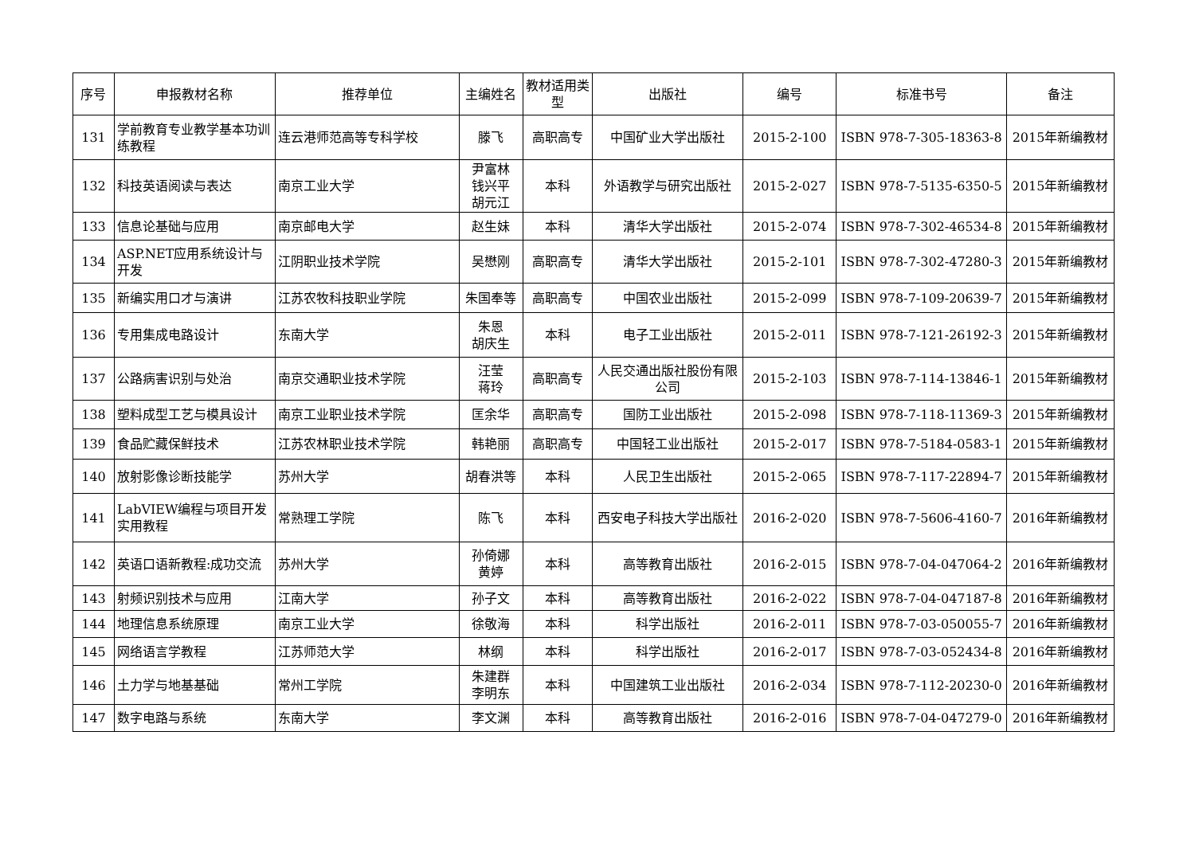| 序号 | 申报教材名称 | 推荐单位 | 主编姓名 | 教材适用类型 | 出版社 | 编号 | 标准书号 | 备注 |
| --- | --- | --- | --- | --- | --- | --- | --- | --- |
| 131 | 学前教育专业教学基本功训练教程 | 连云港师范高等专科学校 | 滕飞 | 高职高专 | 中国矿业大学出版社 | 2015-2-100 | ISBN 978-7-305-18363-8 | 2015年新编教材 |
| 132 | 科技英语阅读与表达 | 南京工业大学 | 尹富林 钱兴平 胡元江 | 本科 | 外语教学与研究出版社 | 2015-2-027 | ISBN 978-7-5135-6350-5 | 2015年新编教材 |
| 133 | 信息论基础与应用 | 南京邮电大学 | 赵生妹 | 本科 | 清华大学出版社 | 2015-2-074 | ISBN 978-7-302-46534-8 | 2015年新编教材 |
| 134 | ASP.NET应用系统设计与开发 | 江阴职业技术学院 | 吴懋刚 | 高职高专 | 清华大学出版社 | 2015-2-101 | ISBN 978-7-302-47280-3 | 2015年新编教材 |
| 135 | 新编实用口才与演讲 | 江苏农牧科技职业学院 | 朱国奉等 | 高职高专 | 中国农业出版社 | 2015-2-099 | ISBN 978-7-109-20639-7 | 2015年新编教材 |
| 136 | 专用集成电路设计 | 东南大学 | 朱恩 胡庆生 | 本科 | 电子工业出版社 | 2015-2-011 | ISBN 978-7-121-26192-3 | 2015年新编教材 |
| 137 | 公路病害识别与处治 | 南京交通职业技术学院 | 汪莹 蒋玲 | 高职高专 | 人民交通出版社股份有限公司 | 2015-2-103 | ISBN 978-7-114-13846-1 | 2015年新编教材 |
| 138 | 塑料成型工艺与模具设计 | 南京工业职业技术学院 | 匡余华 | 高职高专 | 国防工业出版社 | 2015-2-098 | ISBN 978-7-118-11369-3 | 2015年新编教材 |
| 139 | 食品贮藏保鲜技术 | 江苏农林职业技术学院 | 韩艳丽 | 高职高专 | 中国轻工业出版社 | 2015-2-017 | ISBN 978-7-5184-0583-1 | 2015年新编教材 |
| 140 | 放射影像诊断技能学 | 苏州大学 | 胡春洪等 | 本科 | 人民卫生出版社 | 2015-2-065 | ISBN 978-7-117-22894-7 | 2015年新编教材 |
| 141 | LabVIEW编程与项目开发实用教程 | 常熟理工学院 | 陈飞 | 本科 | 西安电子科技大学出版社 | 2016-2-020 | ISBN 978-7-5606-4160-7 | 2016年新编教材 |
| 142 | 英语口语新教程:成功交流 | 苏州大学 | 孙倚娜 黄婷 | 本科 | 高等教育出版社 | 2016-2-015 | ISBN 978-7-04-047064-2 | 2016年新编教材 |
| 143 | 射频识别技术与应用 | 江南大学 | 孙子文 | 本科 | 高等教育出版社 | 2016-2-022 | ISBN 978-7-04-047187-8 | 2016年新编教材 |
| 144 | 地理信息系统原理 | 南京工业大学 | 徐敬海 | 本科 | 科学出版社 | 2016-2-011 | ISBN 978-7-03-050055-7 | 2016年新编教材 |
| 145 | 网络语言学教程 | 江苏师范大学 | 林纲 | 本科 | 科学出版社 | 2016-2-017 | ISBN 978-7-03-052434-8 | 2016年新编教材 |
| 146 | 土力学与地基基础 | 常州工学院 | 朱建群 李明东 | 本科 | 中国建筑工业出版社 | 2016-2-034 | ISBN 978-7-112-20230-0 | 2016年新编教材 |
| 147 | 数字电路与系统 | 东南大学 | 李文渊 | 本科 | 高等教育出版社 | 2016-2-016 | ISBN 978-7-04-047279-0 | 2016年新编教材 |